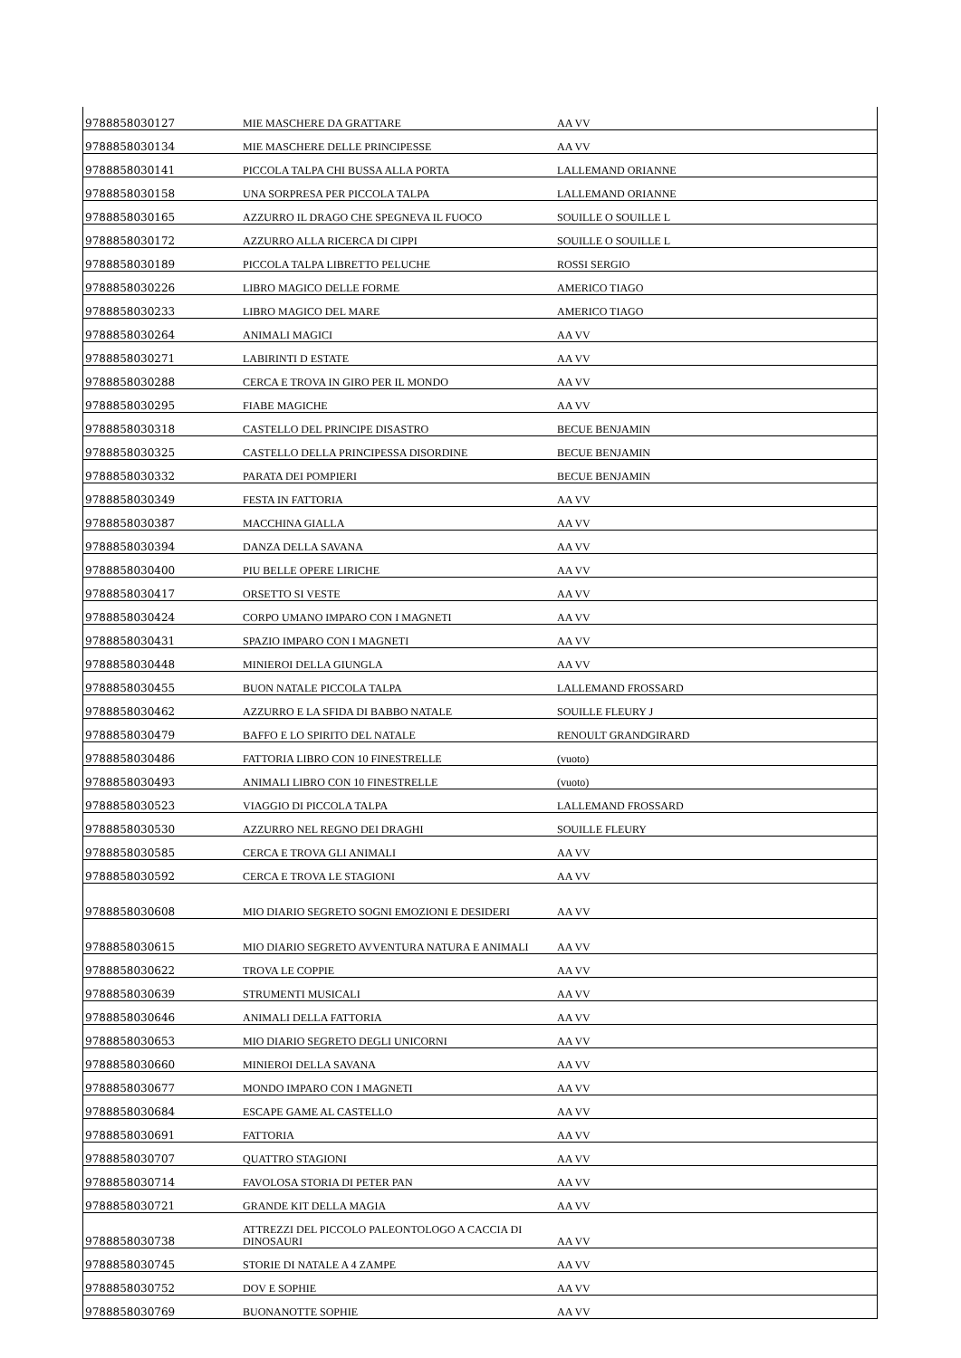| 9788858030127 | MIE MASCHERE DA GRATTARE | AA VV |
| 9788858030134 | MIE MASCHERE DELLE PRINCIPESSE | AA VV |
| 9788858030141 | PICCOLA TALPA CHI BUSSA ALLA PORTA | LALLEMAND ORIANNE |
| 9788858030158 | UNA SORPRESA PER PICCOLA TALPA | LALLEMAND ORIANNE |
| 9788858030165 | AZZURRO IL DRAGO CHE SPEGNEVA IL FUOCO | SOUILLE O SOUILLE L |
| 9788858030172 | AZZURRO ALLA RICERCA DI CIPPI | SOUILLE O SOUILLE L |
| 9788858030189 | PICCOLA TALPA LIBRETTO PELUCHE | ROSSI SERGIO |
| 9788858030226 | LIBRO MAGICO DELLE FORME | AMERICO TIAGO |
| 9788858030233 | LIBRO MAGICO DEL MARE | AMERICO TIAGO |
| 9788858030264 | ANIMALI MAGICI | AA VV |
| 9788858030271 | LABIRINTI D ESTATE | AA VV |
| 9788858030288 | CERCA E TROVA IN GIRO PER IL MONDO | AA VV |
| 9788858030295 | FIABE MAGICHE | AA VV |
| 9788858030318 | CASTELLO DEL PRINCIPE DISASTRO | BECUE BENJAMIN |
| 9788858030325 | CASTELLO DELLA PRINCIPESSA DISORDINE | BECUE BENJAMIN |
| 9788858030332 | PARATA DEI POMPIERI | BECUE BENJAMIN |
| 9788858030349 | FESTA IN FATTORIA | AA VV |
| 9788858030387 | MACCHINA GIALLA | AA VV |
| 9788858030394 | DANZA DELLA SAVANA | AA VV |
| 9788858030400 | PIU BELLE OPERE LIRICHE | AA VV |
| 9788858030417 | ORSETTO SI VESTE | AA VV |
| 9788858030424 | CORPO UMANO IMPARO CON I MAGNETI | AA VV |
| 9788858030431 | SPAZIO IMPARO CON I MAGNETI | AA VV |
| 9788858030448 | MINIEROI DELLA GIUNGLA | AA VV |
| 9788858030455 | BUON NATALE PICCOLA TALPA | LALLEMAND FROSSARD |
| 9788858030462 | AZZURRO E LA SFIDA DI BABBO NATALE | SOUILLE FLEURY J |
| 9788858030479 | BAFFO E LO SPIRITO DEL NATALE | RENOULT GRANDGIRARD |
| 9788858030486 | FATTORIA LIBRO CON 10 FINESTRELLE | (vuoto) |
| 9788858030493 | ANIMALI LIBRO CON 10 FINESTRELLE | (vuoto) |
| 9788858030523 | VIAGGIO DI PICCOLA TALPA | LALLEMAND FROSSARD |
| 9788858030530 | AZZURRO NEL REGNO DEI DRAGHI | SOUILLE FLEURY |
| 9788858030585 | CERCA E TROVA GLI ANIMALI | AA VV |
| 9788858030592 | CERCA E TROVA LE STAGIONI | AA VV |
| 9788858030608 | MIO DIARIO SEGRETO SOGNI EMOZIONI E DESIDERI | AA VV |
| 9788858030615 | MIO DIARIO SEGRETO AVVENTURA NATURA E ANIMALI | AA VV |
| 9788858030622 | TROVA LE COPPIE | AA VV |
| 9788858030639 | STRUMENTI MUSICALI | AA VV |
| 9788858030646 | ANIMALI DELLA FATTORIA | AA VV |
| 9788858030653 | MIO DIARIO SEGRETO DEGLI UNICORNI | AA VV |
| 9788858030660 | MINIEROI DELLA SAVANA | AA VV |
| 9788858030677 | MONDO IMPARO CON I MAGNETI | AA VV |
| 9788858030684 | ESCAPE GAME AL CASTELLO | AA VV |
| 9788858030691 | FATTORIA | AA VV |
| 9788858030707 | QUATTRO STAGIONI | AA VV |
| 9788858030714 | FAVOLOSA STORIA DI PETER PAN | AA VV |
| 9788858030721 | GRANDE KIT DELLA MAGIA | AA VV |
| 9788858030738 | ATTREZZI DEL PICCOLO PALEONTOLOGO A CACCIA DI DINOSAURI | AA VV |
| 9788858030745 | STORIE DI NATALE A 4 ZAMPE | AA VV |
| 9788858030752 | DOV E SOPHIE | AA VV |
| 9788858030769 | BUONANOTTE SOPHIE | AA VV |